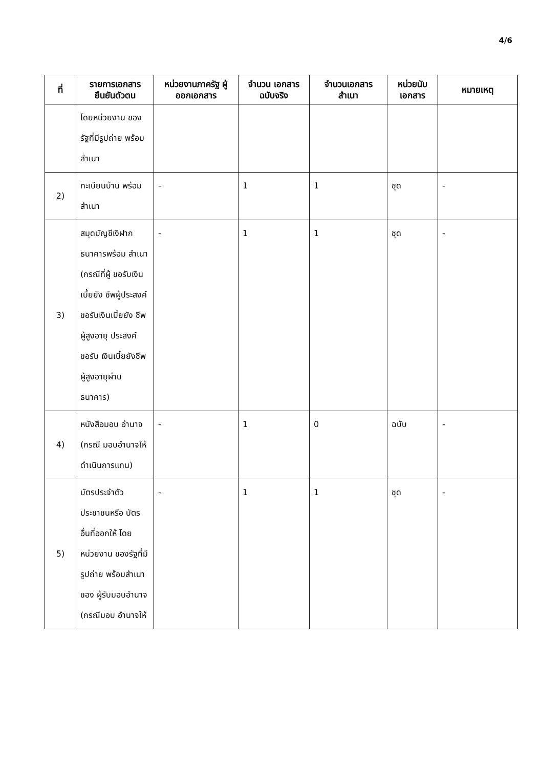4/6
| ที่ | รายการเอกสาร ยืนยันตัวตน | หน่วยงานภาครัฐ ผู้ออกเอกสาร | จำนวน เอกสาร ฉบับจริง | จำนวนเอกสาร สำเนา | หน่วยนับ เอกสาร | หมายเหตุ |
| --- | --- | --- | --- | --- | --- | --- |
| | โดยหน่วยงาน ของรัฐที่มีรูปถ่าย พร้อมสำเนา | | | | | |
| 2) | ทะเบียนบ้าน พร้อมสำเนา | - | 1 | 1 | ชุด | - |
| 3) | สมุดบัญชีเงิฝาก ธนาคารพร้อม สำเนา (กรณีที่ผู้ ขอรับเงินเบี้ยยัง ชีพผู้ประสงค์ ขอรับเงินเบี้ยยัง ชีพผู้สูงอายุ ประสงค์ขอรับ เงินเบี้ยยังชีพ ผู้สูงอายุผ่าน ธนาคาร) | - | 1 | 1 | ชุด | - |
| 4) | หนังสือมอบ อำนาจ (กรณี มอบอำนาจให้ ดำเนินการแทน) | - | 1 | 0 | ฉบับ | - |
| 5) | บัตรประจำตัว ประชาชนหรือ บัตรอื่นที่ออกให้ โดยหน่วยงาน ของรัฐที่มีรูปถ่าย พร้อมสำเนาของ ผู้รับมอบอำนาจ (กรณีมอบ อำนาจให้ | - | 1 | 1 | ชุด | - |